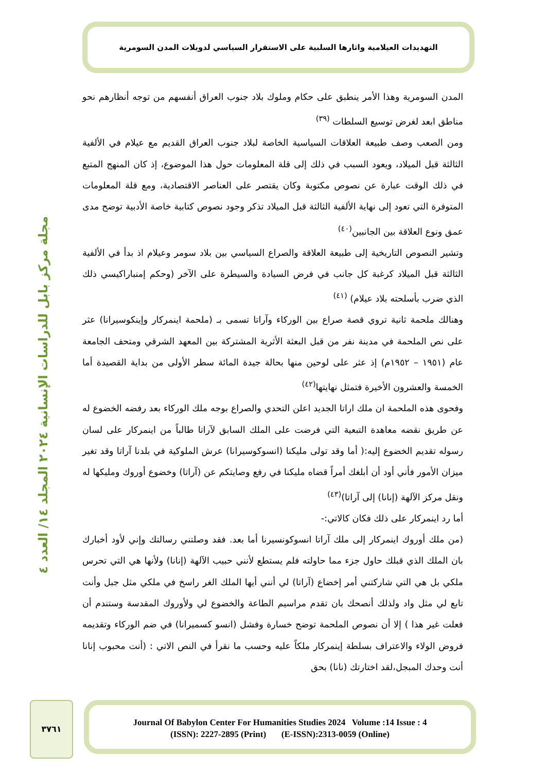التهديدات العيلامية واثارها السلبية على الاستقرار السياسي لدويلات المدن السومرية
مجلة مركز بابل للدراسات الإنسانية ٢٠٢٤ المجلد ١٤/ العدد ٤
المدن السومرية وهذا الأمر ينطبق على حكام وملوك بلاد جنوب العراق أنفسهم من توجه أنظارهم نحو مناطق ابعد لغرض توسيع السلطات <sup>(٣٩)</sup>
ومن الصعب وصف طبيعة العلاقات السياسية الخاصة لبلاد جنوب العراق القديم مع عيلام في الألفية الثالثة قبل الميلاد، ويعود السبب في ذلك إلى قلة المعلومات حول هذا الموضوع، إذ كان المنهج المتبع في ذلك الوقت عبارة عن نصوص مكتوبة وكان يقتصر على العناصر الاقتصادية، ومع قلة المعلومات المتوفرة التي تعود إلى نهاية الألفية الثالثة قبل الميلاد تذكر وجود نصوص كتابية خاصة الأدبية توضح مدى عمق ونوع العلاقة بين الجانبين<sup>(٤٠)</sup>
وتشير النصوص التاريخية إلى طبيعة العلاقة والصراع السياسي بين بلاد سومر وعيلام اذ بدأ في الألفية الثالثة قبل الميلاد كرغبة كل جانب في فرض السيادة والسيطرة على الآخر (وحكم إمنباراكيسي ذلك الذي ضرب بأسلحته بلاد عيلام) <sup>(٤١)</sup>
وهنالك ملحمة ثانية تروي قصة صراع بين الوركاء وآراتا تسمى بـ (ملحمة اينمركار وإينكوسيرانا) عثر على نص الملحمة في مدينة نفر من قبل البعثة الأثرية المشتركة بين المعهد الشرقي ومتحف الجامعة عام (١٩٥١ – ١٩٥٢م) إذ عثر على لوحين منها بحالة جيدة المائة سطر الأولى من بداية القصيدة أما الخمسة والعشرون الأخيرة فتمثل نهايتها<sup>(٤٢)</sup>
وفحوى هذه الملحمة ان ملك اراتا الجديد اعلن التحدي والصراع بوجه ملك الوركاء بعد رفضه الخضوع له عن طريق نقضه معاهدة التبعية التي فرضت على الملك السابق لآراتا طالباً من اينمركار على لسان رسوله تقديم الخضوع إليه:( أما وقد تولى مليكنا (انسوكوسيرانا) عرش الملوكية في بلدنا آراتا وقد تغير ميزان الأمور فأني أود أن أبلغك أمراً قضاه مليكنا في رفع وصايتكم عن (آراتا) وخضوع أوروك ومليكها له ونقل مركز الآلهة (إنانا) إلى آراتا)<sup>(٤٣)</sup>
أما رد اينمركار على ذلك فكان كالاتي:-
(من ملك أوروك اينمركار إلى ملك آراتا انسوكونسيرنا أما بعد. فقد وصلتني رسالتك وإني لأود أخبارك بان الملك الذي قبلك حاول جزء مما حاولته فلم يستطع لأنني حبيب الآلهة (إنانا) ولأنها هي التي تحرس ملكي بل هي التي شاركتني أمر إخضاع (آراتا) لي أنني أيها الملك الغر راسخ في ملكي مثل جبل وأنت تابع لي مثل واد ولذلك أنصحك بان تقدم مراسيم الطاعة والخضوع لي ولأوروك المقدسة وستندم أن فعلت غير هذا ) إلا أن نصوص الملحمة توضح خسارة وفشل (انسو كسميرانا) في ضم الوركاء وتقديمه فروض الولاء والاعتراف بسلطة إينمركار ملكاً عليه وحسب ما نقرأ في النص الاتي : (أنت محبوب إنانا أنت وحدك المبجل،لقد اختارتك (نانا) بحق
٣٧٦١
Journal Of Babylon Center For Humanities Studies 2024 Volume :14 Issue : 4
(ISSN): 2227-2895 (Print) (E-ISSN):2313-0059 (Online)